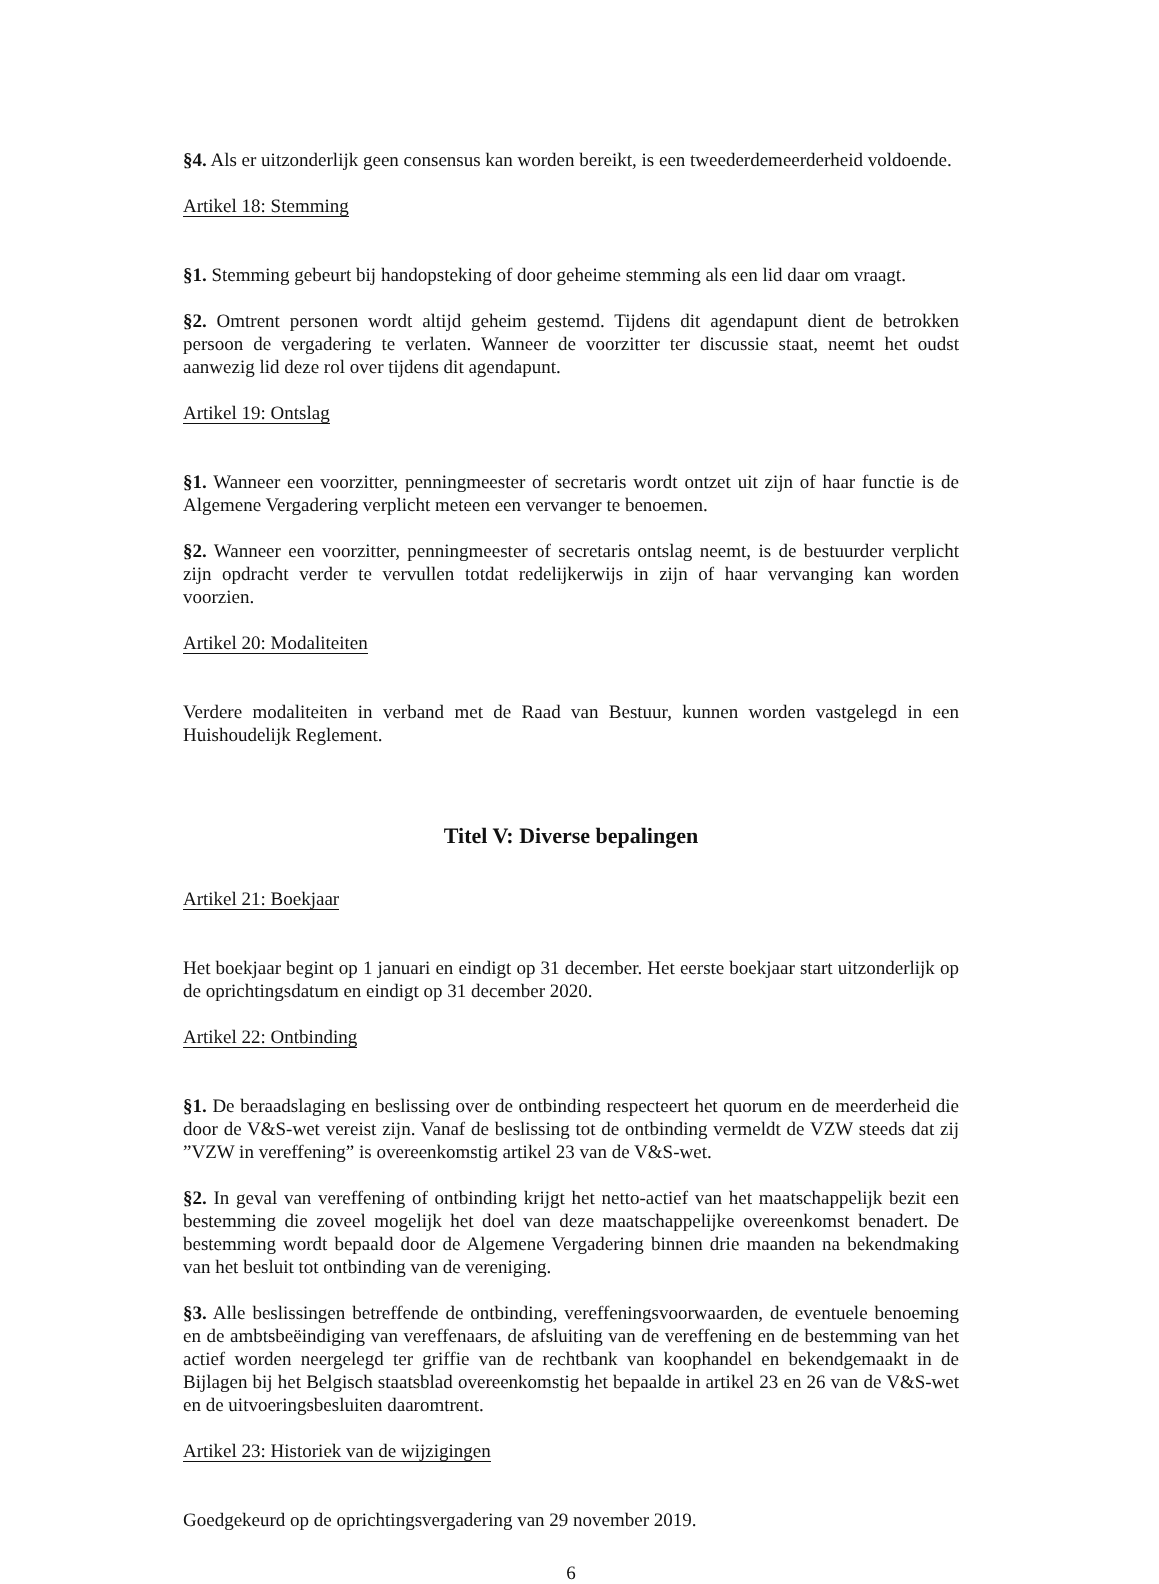§4. Als er uitzonderlijk geen consensus kan worden bereikt, is een tweederdemeerderheid voldoende.
Artikel 18: Stemming
§1. Stemming gebeurt bij handopsteking of door geheime stemming als een lid daar om vraagt.
§2. Omtrent personen wordt altijd geheim gestemd. Tijdens dit agendapunt dient de betrokken persoon de vergadering te verlaten. Wanneer de voorzitter ter discussie staat, neemt het oudst aanwezig lid deze rol over tijdens dit agendapunt.
Artikel 19: Ontslag
§1. Wanneer een voorzitter, penningmeester of secretaris wordt ontzet uit zijn of haar functie is de Algemene Vergadering verplicht meteen een vervanger te benoemen.
§2. Wanneer een voorzitter, penningmeester of secretaris ontslag neemt, is de bestuurder verplicht zijn opdracht verder te vervullen totdat redelijkerwijs in zijn of haar vervanging kan worden voorzien.
Artikel 20: Modaliteiten
Verdere modaliteiten in verband met de Raad van Bestuur, kunnen worden vastgelegd in een Huishoudelijk Reglement.
Titel V: Diverse bepalingen
Artikel 21: Boekjaar
Het boekjaar begint op 1 januari en eindigt op 31 december. Het eerste boekjaar start uitzonderlijk op de oprichtingsdatum en eindigt op 31 december 2020.
Artikel 22: Ontbinding
§1. De beraadslaging en beslissing over de ontbinding respecteert het quorum en de meerderheid die door de V&S-wet vereist zijn. Vanaf de beslissing tot de ontbinding vermeldt de VZW steeds dat zij ”VZW in vereffening” is overeenkomstig artikel 23 van de V&S-wet.
§2. In geval van vereffening of ontbinding krijgt het netto-actief van het maatschappelijk bezit een bestemming die zoveel mogelijk het doel van deze maatschappelijke overeenkomst benadert. De bestemming wordt bepaald door de Algemene Vergadering binnen drie maanden na bekendmaking van het besluit tot ontbinding van de vereniging.
§3. Alle beslissingen betreffende de ontbinding, vereffeningsvoorwaarden, de eventuele benoeming en de ambtsbeëindiging van vereffenaars, de afsluiting van de vereffening en de bestemming van het actief worden neergelegd ter griffie van de rechtbank van koophandel en bekendgemaakt in de Bijlagen bij het Belgisch staatsblad overeenkomstig het bepaalde in artikel 23 en 26 van de V&S-wet en de uitvoeringsbesluiten daaromtrent.
Artikel 23: Historiek van de wijzigingen
Goedgekeurd op de oprichtingsvergadering van 29 november 2019.
6